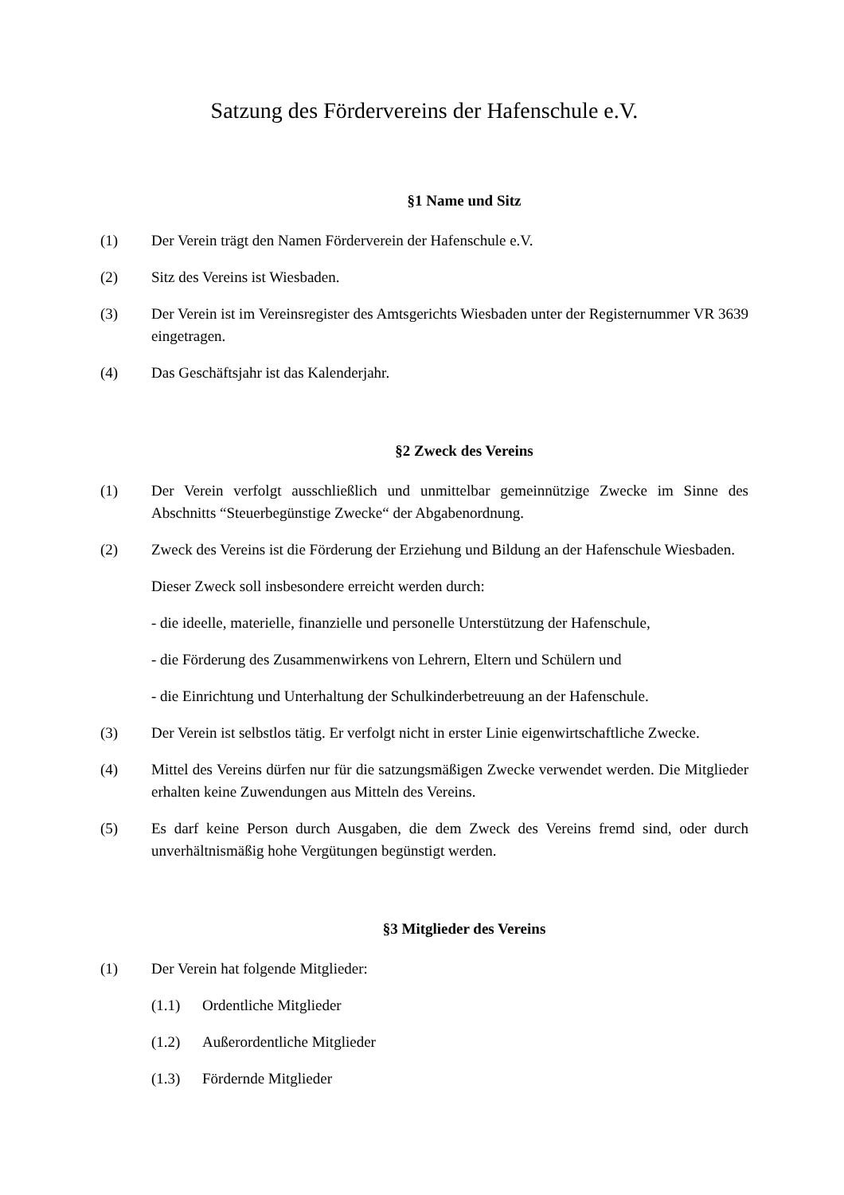Satzung des Fördervereins der Hafenschule e.V.
§1 Name und Sitz
(1) Der Verein trägt den Namen Förderverein der Hafenschule e.V.
(2) Sitz des Vereins ist Wiesbaden.
(3) Der Verein ist im Vereinsregister des Amtsgerichts Wiesbaden unter der Registernummer VR 3639 eingetragen.
(4) Das Geschäftsjahr ist das Kalenderjahr.
§2 Zweck des Vereins
(1) Der Verein verfolgt ausschließlich und unmittelbar gemeinnützige Zwecke im Sinne des Abschnitts “Steuerbegünstige Zwecke“ der Abgabenordnung.
(2) Zweck des Vereins ist die Förderung der Erziehung und Bildung an der Hafenschule Wiesbaden.
Dieser Zweck soll insbesondere erreicht werden durch:
- die ideelle, materielle, finanzielle und personelle Unterstützung der Hafenschule,
- die Förderung des Zusammenwirkens von Lehrern, Eltern und Schülern und
- die Einrichtung und Unterhaltung der Schulkinderbetreuung an der Hafenschule.
(3) Der Verein ist selbstlos tätig. Er verfolgt nicht in erster Linie eigenwirtschaftliche Zwecke.
(4) Mittel des Vereins dürfen nur für die satzungsmäßigen Zwecke verwendet werden. Die Mitglieder erhalten keine Zuwendungen aus Mitteln des Vereins.
(5) Es darf keine Person durch Ausgaben, die dem Zweck des Vereins fremd sind, oder durch unverhältnismäßig hohe Vergütungen begünstigt werden.
§3 Mitglieder des Vereins
(1) Der Verein hat folgende Mitglieder:
(1.1) Ordentliche Mitglieder
(1.2) Außerordentliche Mitglieder
(1.3) Fördernde Mitglieder